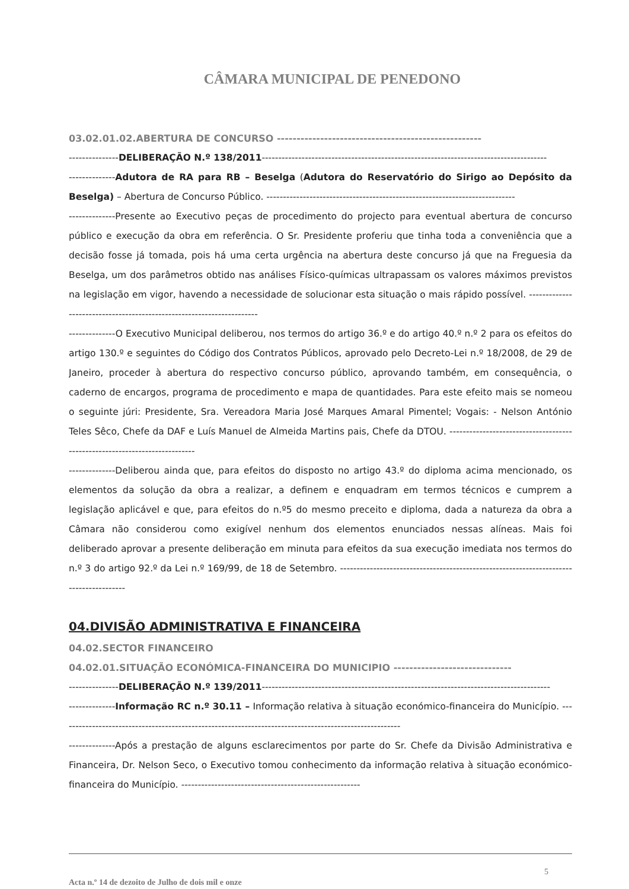CÂMARA MUNICIPAL DE PENEDONO
03.02.01.02.ABERTURA DE CONCURSO ----------------------------------------------------
---------------DELIBERAÇÃO N.º 138/2011--------------------------------------------------------------------------------------
--------------Adutora de RA para RB – Beselga (Adutora do Reservatório do Sirigo ao Depósito da Beselga) – Abertura de Concurso Público. ---------------------------------------------------------------------------
--------------Presente ao Executivo peças de procedimento do projecto para eventual abertura de concurso público e execução da obra em referência. O Sr. Presidente proferiu que tinha toda a conveniência que a decisão fosse já tomada, pois há uma certa urgência na abertura deste concurso já que na Freguesia da Beselga, um dos parâmetros obtido nas análises Físico-químicas ultrapassam os valores máximos previstos na legislação em vigor, havendo a necessidade de solucionar esta situação o mais rápido possível. ----------------------------------------------------------------------
--------------O Executivo Municipal deliberou, nos termos do artigo 36.º e do artigo 40.º n.º 2 para os efeitos do artigo 130.º e seguintes do Código dos Contratos Públicos, aprovado pelo Decreto-Lei n.º 18/2008, de 29 de Janeiro, proceder à abertura do respectivo concurso público, aprovando também, em consequência, o caderno de encargos, programa de procedimento e mapa de quantidades. Para este efeito mais se nomeou o seguinte júri: Presidente, Sra. Vereadora Maria José Marques Amaral Pimentel; Vogais: - Nelson António Teles Sêco, Chefe da DAF e Luís Manuel de Almeida Martins pais, Chefe da DTOU. ---------------------------------------------------------------------------
--------------Deliberou ainda que, para efeitos do disposto no artigo 43.º do diploma acima mencionado, os elementos da solução da obra a realizar, a definem e enquadram em termos técnicos e cumprem a legislação aplicável e que, para efeitos do n.º5 do mesmo preceito e diploma, dada a natureza da obra a Câmara não considerou como exigível nenhum dos elementos enunciados nessas alíneas. Mais foi deliberado aprovar a presente deliberação em minuta para efeitos da sua execução imediata nos termos do n.º 3 do artigo 92.º da Lei n.º 169/99, de 18 de Setembro. ---------------------------------------------------------------------------------------
04.DIVISÃO ADMINISTRATIVA E FINANCEIRA
04.02.SECTOR FINANCEIRO
04.02.01.SITUAÇÃO ECONÓMICA-FINANCEIRA DO MUNICIPIO ------------------------------
---------------DELIBERAÇÃO N.º 139/2011---------------------------------------------------------------------------------------
--------------Informação RC n.º 30.11 – Informação relativa à situação económico-financeira do Município. -------------------------------------------------------------------------------------------------------
--------------Após a prestação de alguns esclarecimentos por parte do Sr. Chefe da Divisão Administrativa e Financeira, Dr. Nelson Seco, o Executivo tomou conhecimento da informação relativa à situação económico-financeira do Município. ------------------------------------------------------
Acta n.º 14 de dezoito de Julho de dois mil e onze 5